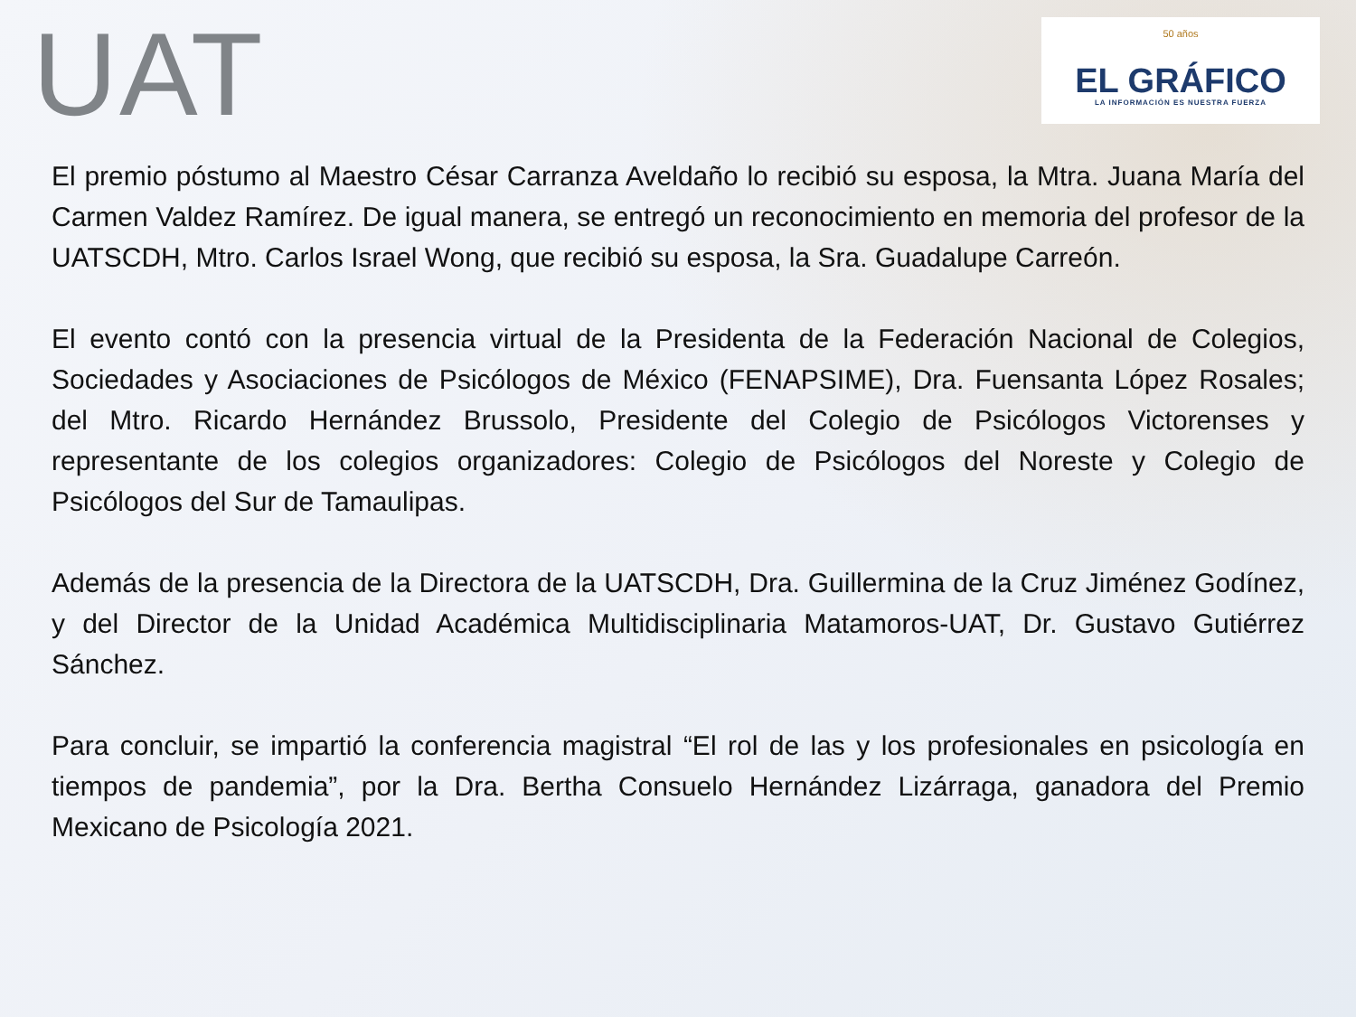UAT
50 años
EL GRÁFICO
LA INFORMACIÓN ES NUESTRA FUERZA
El premio póstumo al Maestro César Carranza Aveldaño lo recibió su esposa, la Mtra. Juana María del Carmen Valdez Ramírez. De igual manera, se entregó un reconocimiento en memoria del profesor de la UATSCDH, Mtro. Carlos Israel Wong, que recibió su esposa, la Sra. Guadalupe Carreón.
El evento contó con la presencia virtual de la Presidenta de la Federación Nacional de Colegios, Sociedades y Asociaciones de Psicólogos de México (FENAPSIME), Dra. Fuensanta López Rosales; del Mtro. Ricardo Hernández Brussolo, Presidente del Colegio de Psicólogos Victorenses y representante de los colegios organizadores: Colegio de Psicólogos del Noreste y Colegio de Psicólogos del Sur de Tamaulipas.
Además de la presencia de la Directora de la UATSCDH, Dra. Guillermina de la Cruz Jiménez Godínez, y del Director de la Unidad Académica Multidisciplinaria Matamoros-UAT, Dr. Gustavo Gutiérrez Sánchez.
Para concluir, se impartió la conferencia magistral “El rol de las y los profesionales en psicología en tiempos de pandemia”, por la Dra. Bertha Consuelo Hernández Lizárraga, ganadora del Premio Mexicano de Psicología 2021.